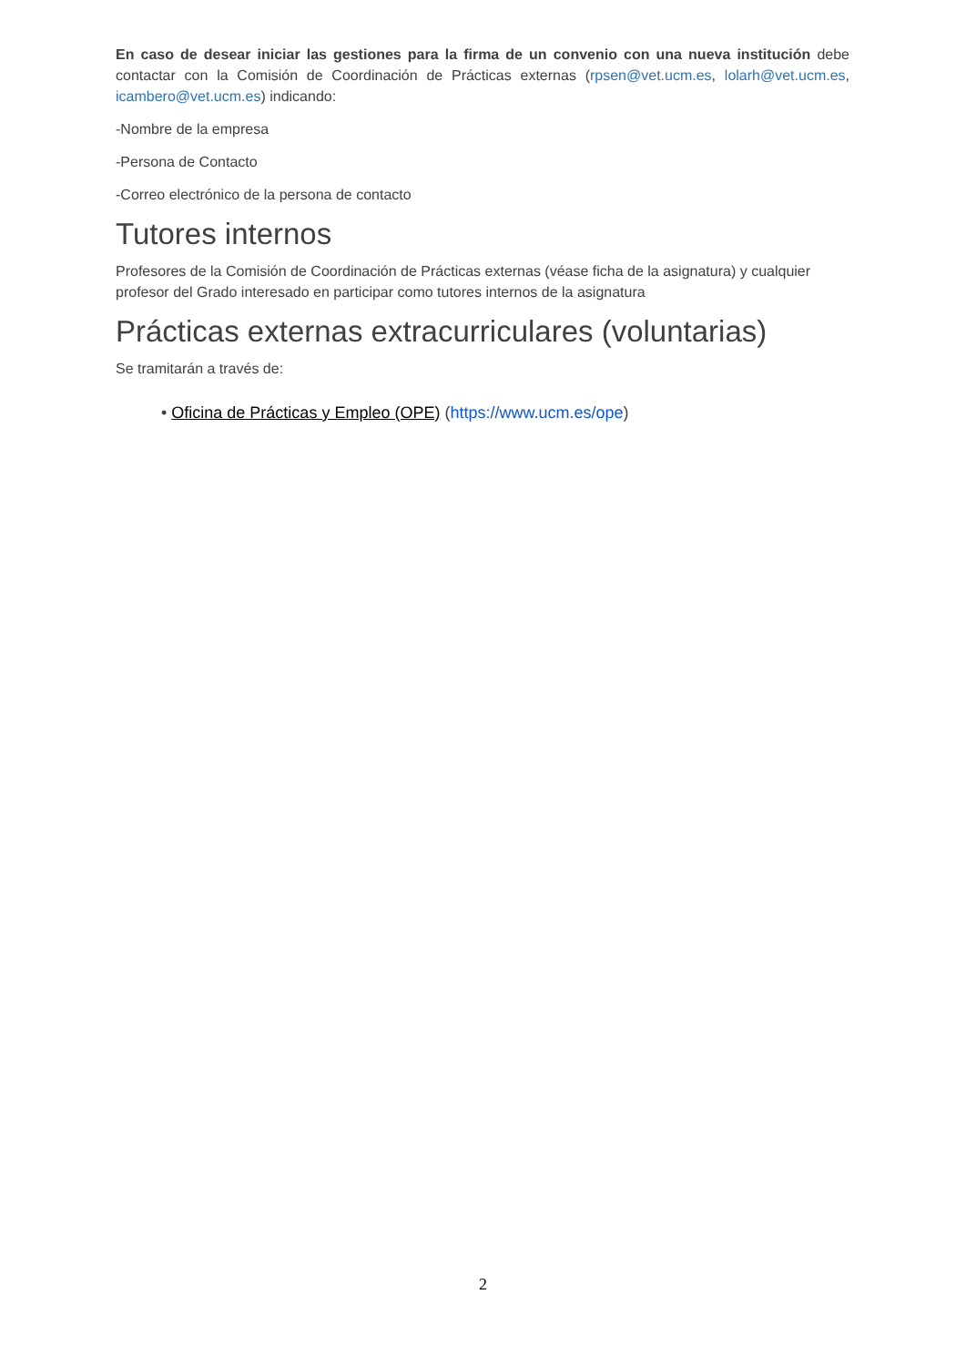En caso de desear iniciar las gestiones para la firma de un convenio con una nueva institución debe contactar con la Comisión de Coordinación de Prácticas externas (rpsen@vet.ucm.es, lolarh@vet.ucm.es, icambero@vet.ucm.es) indicando:
-Nombre de la empresa
-Persona de Contacto
-Correo electrónico de la persona de contacto
Tutores internos
Profesores de la Comisión de Coordinación de Prácticas externas (véase ficha de la asignatura) y cualquier profesor del Grado interesado en participar como tutores internos de la asignatura
Prácticas externas extracurriculares (voluntarias)
Se tramitarán a través de:
• Oficina de Prácticas y Empleo (OPE) (https://www.ucm.es/ope)
2